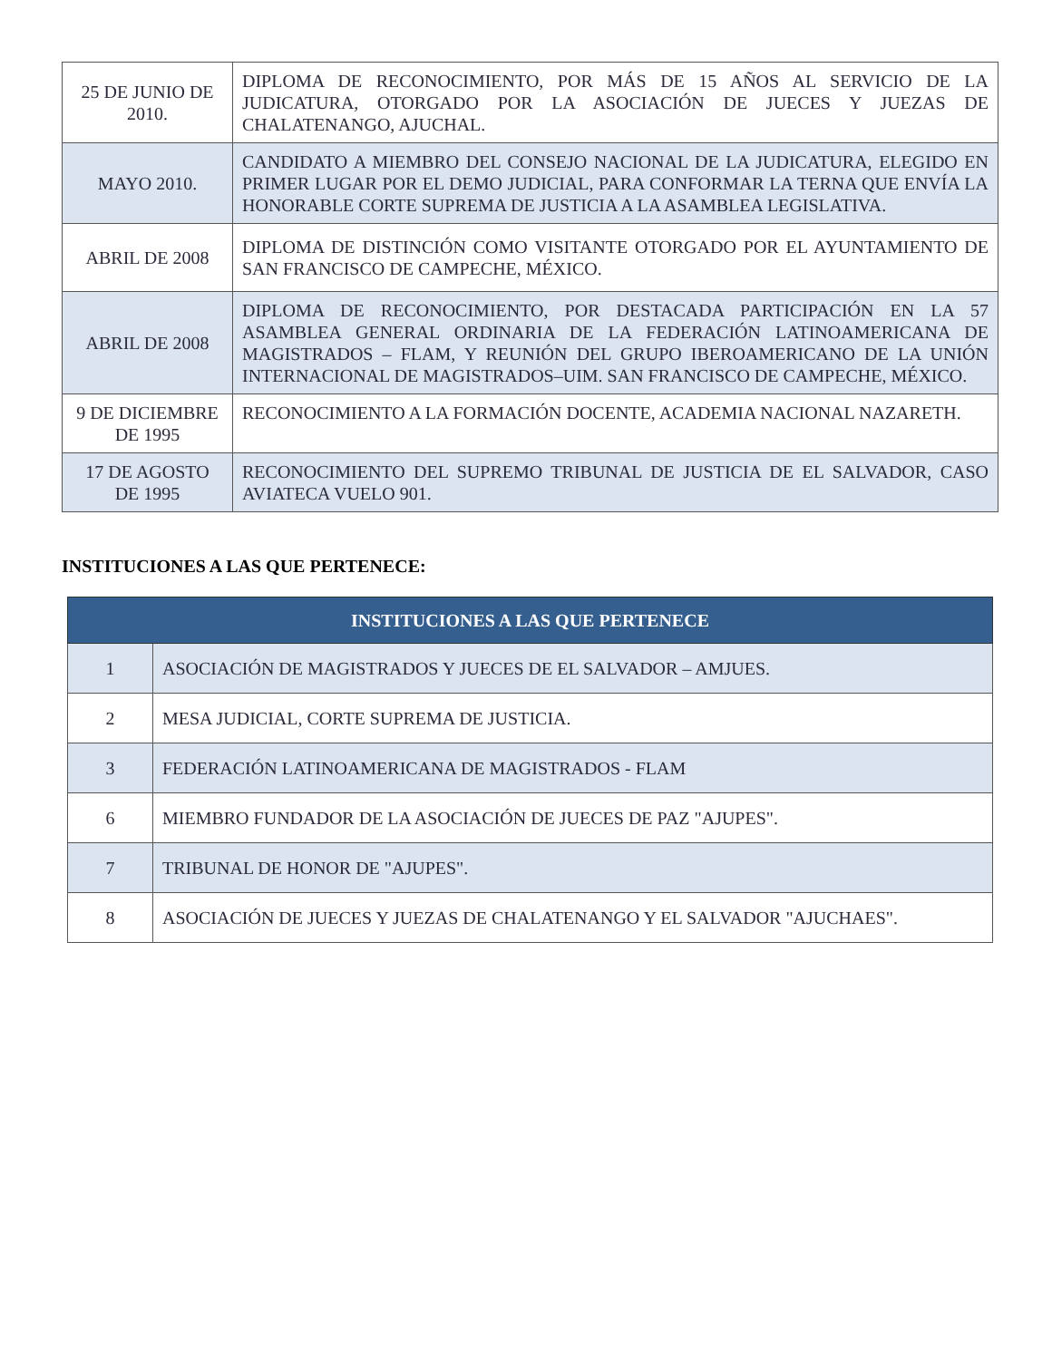| 25 DE JUNIO DE 2010. | DIPLOMA DE RECONOCIMIENTO, POR MÁS DE 15 AÑOS AL SERVICIO DE LA JUDICATURA, OTORGADO POR LA ASOCIACIÓN DE JUECES Y JUEZAS DE CHALATENANGO, AJUCHAL. |
| MAYO 2010. | CANDIDATO A MIEMBRO DEL CONSEJO NACIONAL DE LA JUDICATURA, ELEGIDO EN PRIMER LUGAR POR EL DEMO JUDICIAL, PARA CONFORMAR LA TERNA QUE ENVÍA LA HONORABLE CORTE SUPREMA DE JUSTICIA A LA ASAMBLEA LEGISLATIVA. |
| ABRIL DE 2008 | DIPLOMA DE DISTINCIÓN COMO VISITANTE OTORGADO POR EL AYUNTAMIENTO DE SAN FRANCISCO DE CAMPECHE, MÉXICO. |
| ABRIL DE 2008 | DIPLOMA DE RECONOCIMIENTO, POR DESTACADA PARTICIPACIÓN EN LA 57 ASAMBLEA GENERAL ORDINARIA DE LA FEDERACIÓN LATINOAMERICANA DE MAGISTRADOS – FLAM, Y REUNIÓN DEL GRUPO IBEROAMERICANO DE LA UNIÓN INTERNACIONAL DE MAGISTRADOS–UIM. SAN FRANCISCO DE CAMPECHE, MÉXICO. |
| 9 DE DICIEMBRE DE 1995 | RECONOCIMIENTO A LA FORMACIÓN DOCENTE, ACADEMIA NACIONAL NAZARETH. |
| 17 DE AGOSTO DE 1995 | RECONOCIMIENTO DEL SUPREMO TRIBUNAL DE JUSTICIA DE EL SALVADOR, CASO AVIATECA VUELO 901. |
INSTITUCIONES A LAS QUE PERTENECE:
| INSTITUCIONES A LAS QUE PERTENECE | |
| --- | --- |
| 1 | ASOCIACIÓN DE MAGISTRADOS Y JUECES DE EL SALVADOR – AMJUES. |
| 2 | MESA JUDICIAL, CORTE SUPREMA DE JUSTICIA. |
| 3 | FEDERACIÓN LATINOAMERICANA DE MAGISTRADOS - FLAM |
| 6 | MIEMBRO FUNDADOR DE LA ASOCIACIÓN DE JUECES DE PAZ "AJUPES". |
| 7 | TRIBUNAL DE HONOR DE "AJUPES". |
| 8 | ASOCIACIÓN DE JUECES Y JUEZAS DE CHALATENANGO Y EL SALVADOR "AJUCHAES". |